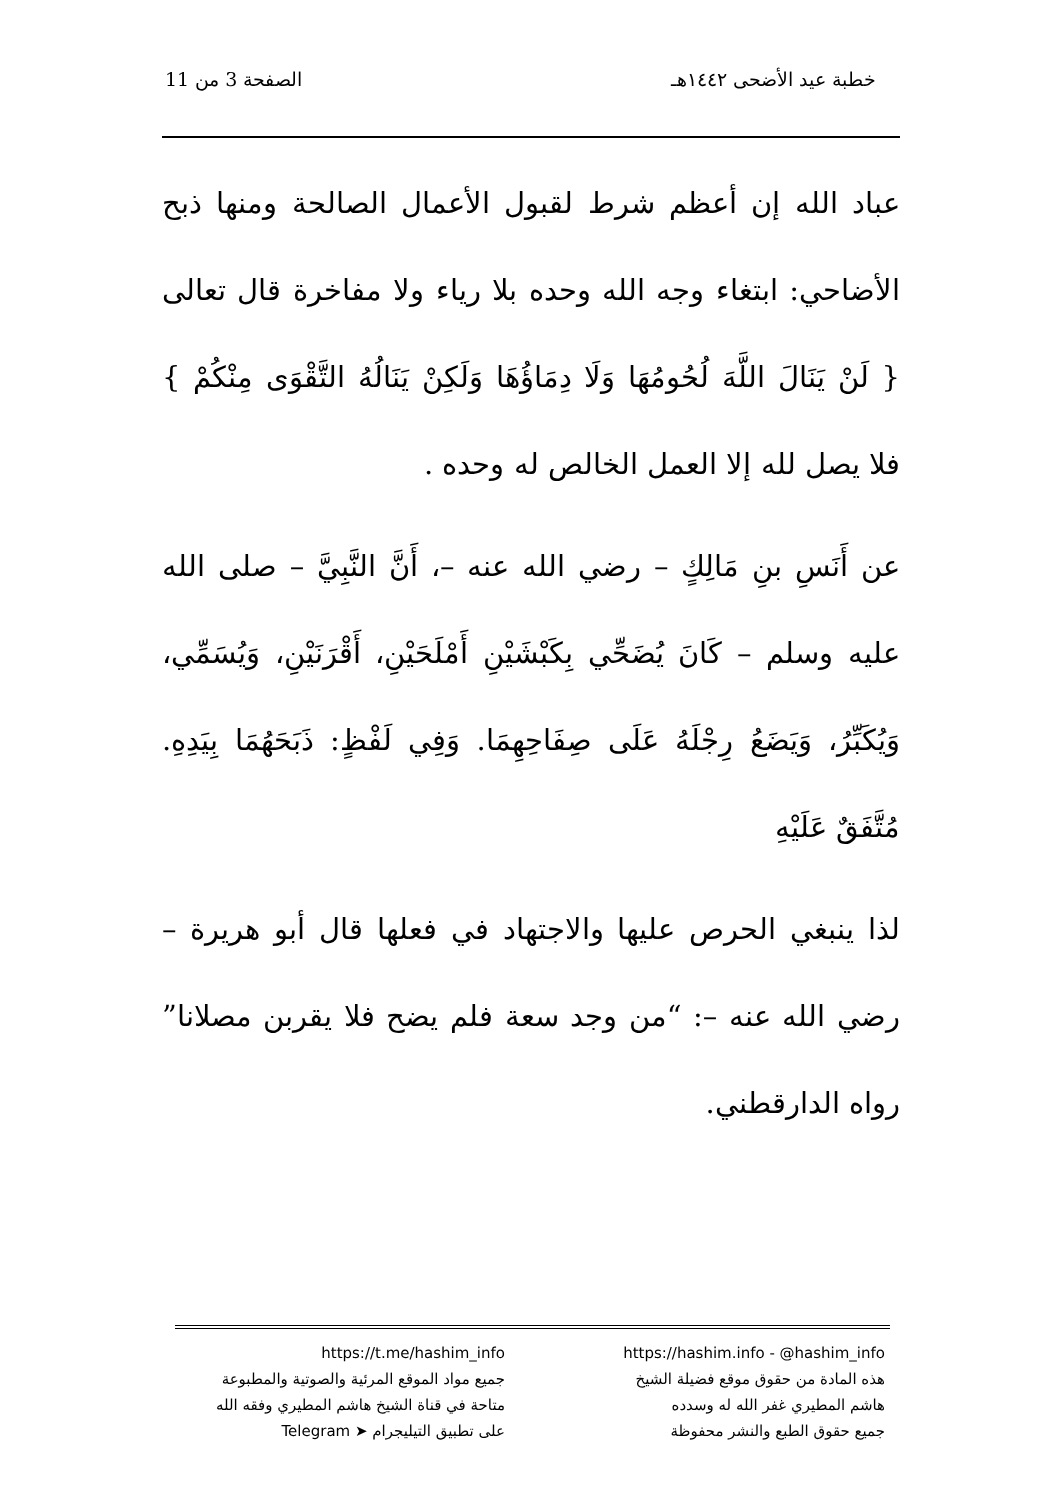خطبة عيد الأضحى ١٤٤٢هـ الصفحة 3 من 11
عباد الله إن أعظم شرط لقبول الأعمال الصالحة ومنها ذبح الأضاحي: ابتغاء وجه الله وحده بلا رياء ولا مفاخرة قال تعالى { لَنْ يَنَالَ اللَّهَ لُحُومُهَا وَلَا دِمَاؤُهَا وَلَكِنْ يَنَالُهُ التَّقْوَى مِنْكُمْ } فلا يصل لله إلا العمل الخالص له وحده .
عن أَنَسِ بنِ مَالِكٍ – رضي الله عنه –، أَنَّ النَّبِيَّ – صلى الله عليه وسلم – كَانَ يُضَحِّي بِكَبْشَيْنِ أَمْلَحَيْنِ، أَقْرَنَيْنِ، وَيُسَمِّي، وَيُكَبِّرُ، وَيَضَعُ رِجْلَهُ عَلَى صِفَاحِهِمَا. وَفِي لَفْظٍ: ذَبَحَهُمَا بِيَدِهِ. مُتَّفَقٌ عَلَيْهِ
لذا ينبغي الحرص عليها والاجتهاد في فعلها قال أبو هريرة – رضي الله عنه –: “من وجد سعة فلم يضح فلا يقربن مصلانا” رواه الدارقطني.
https://hashim.info - @hashim_info
هذه المادة من حقوق موقع فضيلة الشيخ
هاشم المطيري غفر الله له وسدده
جميع حقوق الطبع والنشر محفوظة
https://t.me/hashim_info
جميع مواد الموقع المرئية والصوتية والمطبوعة
متاحة في قناة الشيخ هاشم المطيري وفقه الله
على تطبيق التيليجرام ➤ Telegram